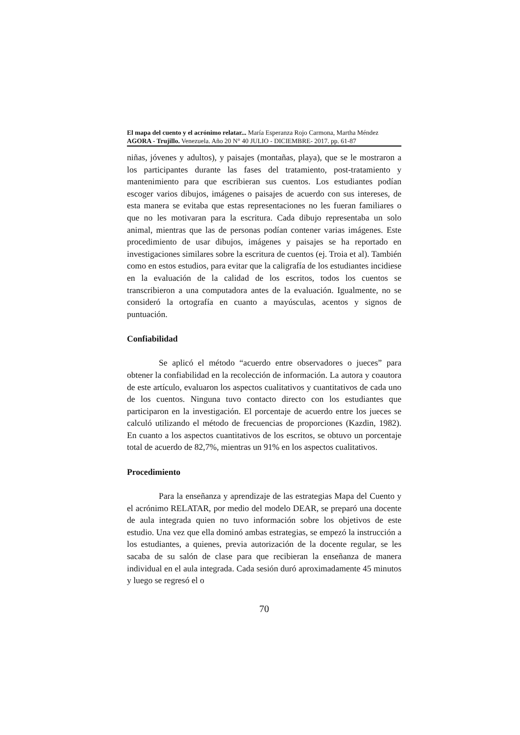El mapa del cuento y el acrónimo relatar... María Esperanza Rojo Carmona, Martha Méndez
AGORA - Trujillo. Venezuela. Año 20 N° 40 JULIO - DICIEMBRE- 2017. pp. 61-87
niñas, jóvenes y adultos), y paisajes (montañas, playa), que se le mostraron a los participantes durante las fases del tratamiento, post-tratamiento y mantenimiento para que escribieran sus cuentos. Los estudiantes podían escoger varios dibujos, imágenes o paisajes de acuerdo con sus intereses, de esta manera se evitaba que estas representaciones no les fueran familiares o que no les motivaran para la escritura. Cada dibujo representaba un solo animal, mientras que las de personas podían contener varias imágenes. Este procedimiento de usar dibujos, imágenes y paisajes se ha reportado en investigaciones similares sobre la escritura de cuentos (ej. Troia et al). También como en estos estudios, para evitar que la caligrafía de los estudiantes incidiese en la evaluación de la calidad de los escritos, todos los cuentos se transcribieron a una computadora antes de la evaluación. Igualmente, no se consideró la ortografía en cuanto a mayúsculas, acentos y signos de puntuación.
Confiabilidad
Se aplicó el método “acuerdo entre observadores o jueces” para obtener la confiabilidad en la recolección de información. La autora y coautora de este artículo, evaluaron los aspectos cualitativos y cuantitativos de cada uno de los cuentos. Ninguna tuvo contacto directo con los estudiantes que participaron en la investigación. El porcentaje de acuerdo entre los jueces se calculó utilizando el método de frecuencias de proporciones (Kazdin, 1982). En cuanto a los aspectos cuantitativos de los escritos, se obtuvo un porcentaje total de acuerdo de 82,7%, mientras un 91% en los aspectos cualitativos.
Procedimiento
Para la enseñanza y aprendizaje de las estrategias Mapa del Cuento y el acrónimo RELATAR, por medio del modelo DEAR, se preparó una docente de aula integrada quien no tuvo información sobre los objetivos de este estudio. Una vez que ella dominó ambas estrategias, se empezó la instrucción a los estudiantes, a quienes, previa autorización de la docente regular, se les sacaba de su salón de clase para que recibieran la enseñanza de manera individual en el aula integrada. Cada sesión duró aproximadamente 45 minutos y luego se regresó el o
70